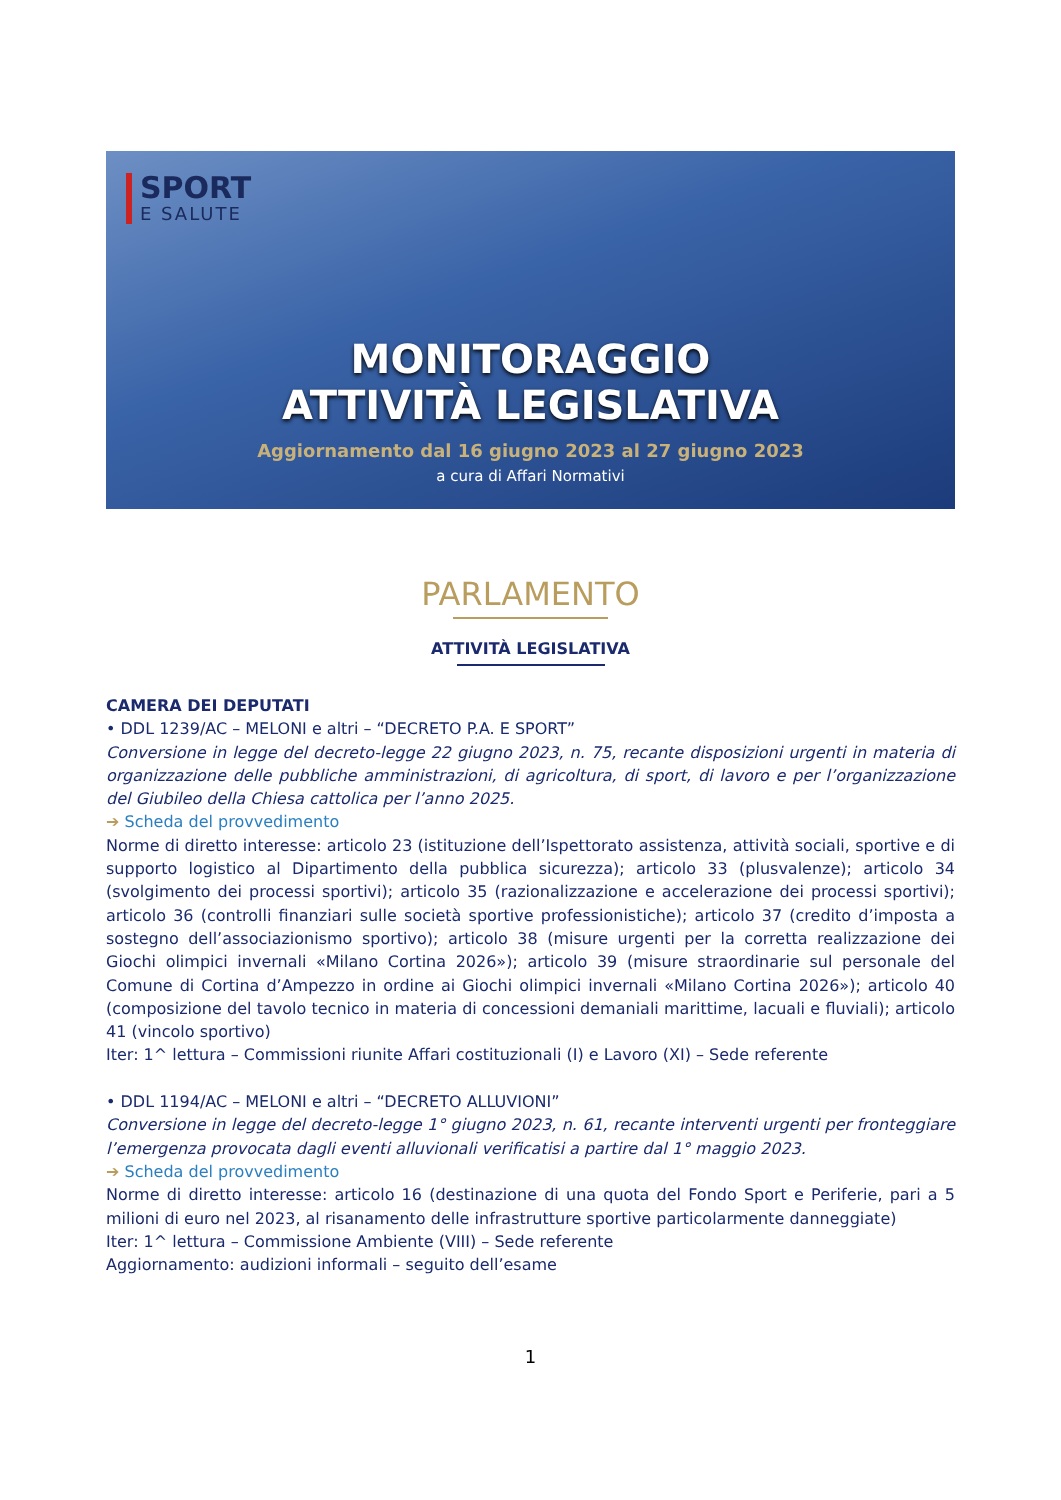SPORT
E SALUTE
MONITORAGGIO
ATTIVITÀ LEGISLATIVA
Aggiornamento dal 16 giugno 2023 al 27 giugno 2023
a cura di Affari Normativi
PARLAMENTO
ATTIVITÀ LEGISLATIVA
CAMERA DEI DEPUTATI
• DDL 1239/AC – MELONI e altri – “DECRETO P.A. E SPORT”
Conversione in legge del decreto-legge 22 giugno 2023, n. 75, recante disposizioni urgenti in materia di organizzazione delle pubbliche amministrazioni, di agricoltura, di sport, di lavoro e per l’organizzazione del Giubileo della Chiesa cattolica per l’anno 2025.
➔ Scheda del provvedimento
Norme di diretto interesse: articolo 23 (istituzione dell’Ispettorato assistenza, attività sociali, sportive e di supporto logistico al Dipartimento della pubblica sicurezza); articolo 33 (plusvalenze); articolo 34 (svolgimento dei processi sportivi); articolo 35 (razionalizzazione e accelerazione dei processi sportivi); articolo 36 (controlli finanziari sulle società sportive professionistiche); articolo 37 (credito d’imposta a sostegno dell’associazionismo sportivo); articolo 38 (misure urgenti per la corretta realizzazione dei Giochi olimpici invernali «Milano Cortina 2026»); articolo 39 (misure straordinarie sul personale del Comune di Cortina d’Ampezzo in ordine ai Giochi olimpici invernali «Milano Cortina 2026»); articolo 40 (composizione del tavolo tecnico in materia di concessioni demaniali marittime, lacuali e fluviali); articolo 41 (vincolo sportivo)
Iter: 1^ lettura – Commissioni riunite Affari costituzionali (I) e Lavoro (XI) – Sede referente
• DDL 1194/AC – MELONI e altri – “DECRETO ALLUVIONI”
Conversione in legge del decreto-legge 1° giugno 2023, n. 61, recante interventi urgenti per fronteggiare l’emergenza provocata dagli eventi alluvionali verificatisi a partire dal 1° maggio 2023.
➔ Scheda del provvedimento
Norme di diretto interesse: articolo 16 (destinazione di una quota del Fondo Sport e Periferie, pari a 5 milioni di euro nel 2023, al risanamento delle infrastrutture sportive particolarmente danneggiate)
Iter: 1^ lettura – Commissione Ambiente (VIII) – Sede referente
Aggiornamento: audizioni informali – seguito dell’esame
1